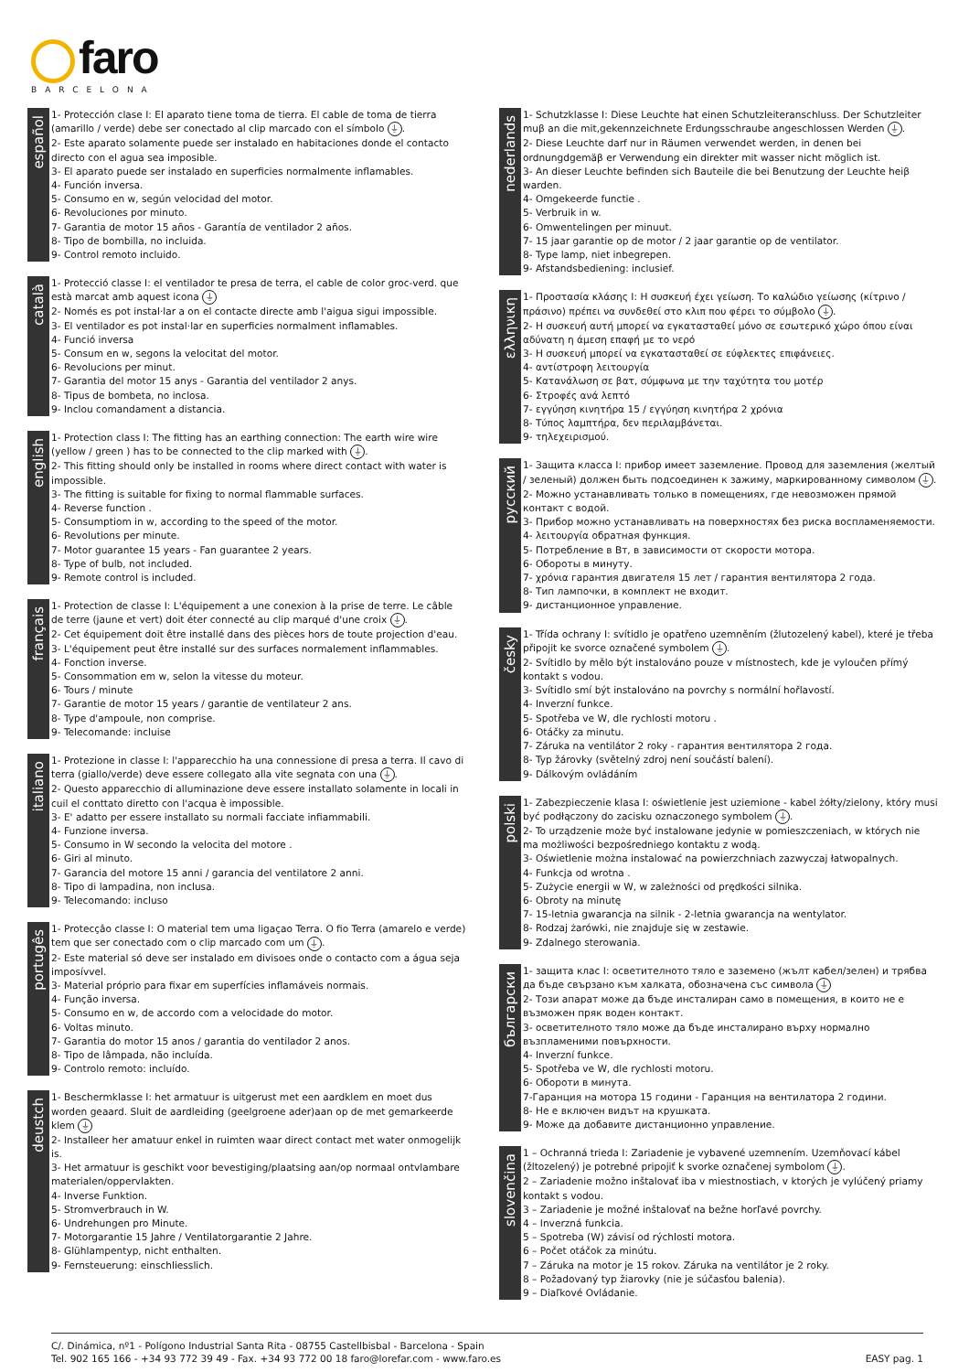faro
BARCELONA
español
1- Protección clase I: El aparato tiene toma de tierra. El cable de toma de tierra (amarillo / verde) debe ser conectado al clip marcado con el símbolo ⏚.
2- Este aparato solamente puede ser instalado en habitaciones donde el contacto directo con el agua sea imposible.
3- El aparato puede ser instalado en superficies normalmente inflamables.
4- Función inversa.
5- Consumo en w, según velocidad del motor.
6- Revoluciones por minuto.
7- Garantia de motor 15 años - Garantía de ventilador 2 años.
8- Tipo de bombilla, no incluida.
9- Control remoto incluido.
català
1- Protecció classe I: el ventilador te presa de terra, el cable de color groc-verd. que està marcat amb aquest icona ⏚
2- Només es pot instal·lar a on el contacte directe amb l'aigua sigui impossible.
3- El ventilador es pot instal·lar en superficies normalment inflamables.
4- Funció inversa
5- Consum en w, segons la velocitat del motor.
6- Revolucions per minut.
7- Garantia del motor 15 anys - Garantia del ventilador 2 anys.
8- Tipus de bombeta, no inclosa.
9- Inclou comandament a distancia.
english
1- Protection class I: The fitting has an earthing connection: The earth wire wire (yellow / green ) has to be connected to the clip marked with ⏚.
2- This fitting should only be installed in rooms where direct contact with water is impossible.
3- The fitting is suitable for fixing to normal flammable surfaces.
4- Reverse function .
5- Consumptiom in w, according to the speed of the motor.
6- Revolutions per minute.
7- Motor guarantee 15 years - Fan guarantee 2 years.
8- Type of bulb, not included.
9- Remote control is included.
français
1- Protection de classe I: L'équipement a une conexion à la prise de terre. Le câble de terre (jaune et vert) doit éter connecté au clip marqué d'une croix ⏚.
2- Cet équipement doit être installé dans des pièces hors de toute projection d'eau.
3- L'équipement peut être installé sur des surfaces normalement inflammables.
4- Fonction inverse.
5- Consommation em w, selon la vitesse du moteur.
6- Tours / minute
7- Garantie de motor 15 years / garantie de ventilateur 2 ans.
8- Type d'ampoule, non comprise.
9- Telecomande: incluise
italiano
1- Protezione in classe I: l'apparecchio ha una connessione di presa a terra. Il cavo di terra (giallo/verde) deve essere collegato alla vite segnata con una ⏚.
2- Questo apparecchio di alluminazione deve essere installato solamente in locali in cuil el conttato diretto con l'acqua è impossible.
3- E' adatto per essere installato su normali facciate infiammabili.
4- Funzione inversa.
5- Consumo in W secondo la velocita del motore .
6- Giri al minuto.
7- Garancia del motore 15 anni / garancia del ventilatore 2 anni.
8- Tipo di lampadina, non inclusa.
9- Telecomando: incluso
portugês
1- Protecçâo classe I: O material tem uma ligaçao Terra. O fio Terra (amarelo e verde) tem que ser conectado com o clip marcado com um ⏚.
2- Este material só deve ser instalado em divisoes onde o contacto com a água seja imposívvel.
3- Material próprio para fixar em superfícies inflamáveis normais.
4- Função inversa.
5- Consumo en w, de accordo com a velocidade do motor.
6- Voltas minuto.
7- Garantia do motor 15 anos / garantia do ventilador 2 anos.
8- Tipo de lâmpada, não incluída.
9- Controlo remoto: incluído.
deustch
1- Beschermklasse I: het armatuur is uitgerust met een aardklem en moet dus worden geaard. Sluit de aardleiding (geelgroene ader)aan op de met gemarkeerde klem ⏚
2- Installeer her amatuur enkel in ruimten waar direct contact met water onmogelijk is.
3- Het armatuur is geschikt voor bevestiging/plaatsing aan/op normaal ontvlambare materialen/oppervlakten.
4- Inverse Funktion.
5- Stromverbrauch in W.
6- Undrehungen pro Minute.
7- Motorgarantie 15 Jahre / Ventilatorgarantie 2 Jahre.
8- Glühlampentyp, nicht enthalten.
9- Fernsteuerung: einschliesslich.
nederlands
1- Schutzklasse I: Diese Leuchte hat einen Schutzleiteranschluss. Der Schutzleiter muβ an die mit,gekennzeichnete Erdungsschraube angeschlossen Werden ⏚.
2- Diese Leuchte darf nur in Räumen verwendet werden, in denen bei ordnungdgemäβ er Verwendung ein direkter mit wasser nicht möglich ist.
3- An dieser Leuchte befinden sich Bauteile die bei Benutzung der Leuchte heiβ warden.
4- Omgekeerde functie .
5- Verbruik in w.
6- Omwentelingen per minuut.
7- 15 jaar garantie op de motor / 2 jaar garantie op de ventilator.
8- Type lamp, niet inbegrepen.
9- Afstandsbediening: inclusief.
ελληνικη
1- Προστασία κλάσης I: Η συσκευή έχει γείωση. Το καλώδιο γείωσης (κίτρινο / πράσινο) πρέπει να συνδεθεί στο κλιπ που φέρει το σύμβολο ⏚.
2- Η συσκευή αυτή μπορεί να εγκατασταθεί μόνο σε εσωτερικό χώρο όπου είναι αδύνατη η άμεση επαφή με το νερό
3- Η συσκευή μπορεί να εγκατασταθεί σε εύφλεκτες επιφάνειες.
4- αντίστροφη λειτουργία
5- Κατανάλωση σε βατ, σύμφωνα με την ταχύτητα του μοτέρ
6- Στροφές ανά λεπτό
7- εγγύηση κινητήρα 15 / εγγύηση κινητήρα 2 χρόνια
8- Τύπος λαμπτήρα, δεν περιλαμβάνεται.
9- τηλεχειρισμού.
русский
1- Защита класса I: прибор имеет заземление. Провод для заземления (желтый / зеленый) должен быть подсоединен к зажиму, маркированному символом ⏚.
2- Можно устанавливать только в помещениях, где невозможен прямой контакт с водой.
3- Прибор можно устанавливать на поверхностях без риска воспламеняемости.
4- λειτουργία обратная функция.
5- Потребление в Вт, в зависимости от скорости мотора.
6- Обороты в минуту.
7- χρόνια гарантия двигателя 15 лет / гарантия вентилятора 2 года.
8- Тип лампочки, в комплект не входит.
9- дистанционное управление.
česky
1- Třída ochrany I: svítidlo je opatřeno uzemněním (žlutozelený kabel), které je třeba připojit ke svorce označené symbolem ⏚.
2- Svítidlo by mělo být instalováno pouze v místnostech, kde je vyloučen přímý kontakt s vodou.
3- Svítidlo smí být instalováno na povrchy s normální hořlavostí.
4- Inverzní funkce.
5- Spotřeba ve W, dle rychlosti motoru .
6- Otáčky za minutu.
7- Záruka na ventilátor 2 roky - гарантия вентилятора 2 года.
8- Typ žárovky (světelný zdroj není součástí balení).
9- Dálkovým ovládáním
polski
1- Zabezpieczenie klasa I: oświetlenie jest uziemione - kabel żółty/zielony, który musi być podłączony do zacisku oznaczonego symbolem ⏚.
2- To urządzenie może być instalowane jedynie w pomieszczeniach, w których nie ma możliwości bezpośredniego kontaktu z wodą.
3- Oświetlenie można instalować na powierzchniach zazwyczaj łatwopalnych.
4- Funkcja od wrotna .
5- Zużycie energii w W, w zależności od prędkości silnika.
6- Obroty na minutę
7- 15-letnia gwarancja na silnik - 2-letnia gwarancja na wentylator.
8- Rodzaj żarówki, nie znajduje się w zestawie.
9- Zdalnego sterowania.
български
1- защита клас I: осветителното тяло е заземено (жълт кабел/зелен) и трябва да бъде свързано към халката, обозначена със символа ⏚
2- Този апарат може да бъде инсталиран само в помещения, в които не е възможен пряк воден контакт.
3- осветителното тяло може да бъде инсталирано върху нормално възпламеними повърхности.
4- Inverzní funkce.
5- Spotřeba ve W, dle rychlosti motoru.
6- Обороти в минута.
7-Гаранция на мотора 15 години - Гаранция на вентилатора 2 години.
8- Не е включен видът на крушката.
9- Може да добавите дистанционно управление.
slovenčina
1 – Ochranná trieda I: Zariadenie je vybavené uzemnením. Uzemňovací kábel (žltozelený) je potrebné pripojiť k svorke označenej symbolom ⏚.
2 – Zariadenie možno inštalovať iba v miestnostiach, v ktorých je vylúčený priamy kontakt s vodou.
3 – Zariadenie je možné inštalovať na bežne horľavé povrchy.
4 – Inverzná funkcia.
5 – Spotreba (W) závisí od rýchlosti motora.
6 – Počet otáčok za minútu.
7 – Záruka na motor je 15 rokov. Záruka na ventilátor je 2 roky.
8 – Požadovaný typ žiarovky (nie je súčasťou balenia).
9 – Diaľkové Ovládanie.
C/. Dinámica, nº1 - Polígono Industrial Santa Rita - 08755 Castellbisbal - Barcelona - Spain
Tel. 902 165 166 - +34 93 772 39 49 - Fax. +34 93 772 00 18 faro@lorefar.com - www.faro.es
EASY pag. 1